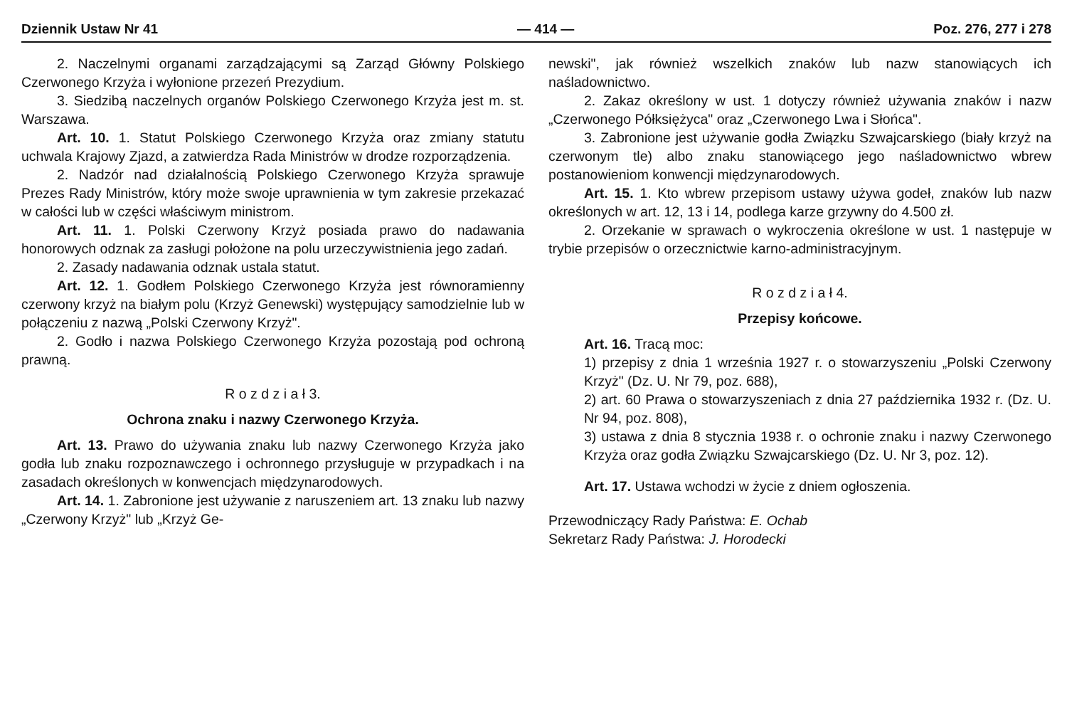Dziennik Ustaw Nr 41 — 414 — Poz. 276, 277 i 278
2. Naczelnymi organami zarządzającymi są Zarząd Główny Polskiego Czerwonego Krzyża i wyłonione przezeń Prezydium.
3. Siedzibą naczelnych organów Polskiego Czerwonego Krzyża jest m. st. Warszawa.
Art. 10. 1. Statut Polskiego Czerwonego Krzyża oraz zmiany statutu uchwala Krajowy Zjazd, a zatwierdza Rada Ministrów w drodze rozporządzenia.
2. Nadzór nad działalnością Polskiego Czerwonego Krzyża sprawuje Prezes Rady Ministrów, który może swoje uprawnienia w tym zakresie przekazać w całości lub w części właściwym ministrom.
Art. 11. 1. Polski Czerwony Krzyż posiada prawo do nadawania honorowych odznak za zasługi położone na polu urzeczywistnienia jego zadań.
2. Zasady nadawania odznak ustala statut.
Art. 12. 1. Godłem Polskiego Czerwonego Krzyża jest równoramienny czerwony krzyż na białym polu (Krzyż Genewski) występujący samodzielnie lub w połączeniu z nazwą „Polski Czerwony Krzyż".
2. Godło i nazwa Polskiego Czerwonego Krzyża pozostają pod ochroną prawną.
R o z d z i a ł 3.
Ochrona znaku i nazwy Czerwonego Krzyża.
Art. 13. Prawo do używania znaku lub nazwy Czerwonego Krzyża jako godła lub znaku rozpoznawczego i ochronnego przysługuje w przypadkach i na zasadach określonych w konwencjach międzynarodowych.
Art. 14. 1. Zabronione jest używanie z naruszeniem art. 13 znaku lub nazwy „Czerwony Krzyż" lub „Krzyż Ge-
newski", jak również wszelkich znaków lub nazw stanowiących ich naśladownictwo.
2. Zakaz określony w ust. 1 dotyczy również używania znaków i nazw „Czerwonego Półksiężyca" oraz „Czerwonego Lwa i Słońca".
3. Zabronione jest używanie godła Związku Szwajcarskiego (biały krzyż na czerwonym tle) albo znaku stanowiącego jego naśladownictwo wbrew postanowieniom konwencji międzynarodowych.
Art. 15. 1. Kto wbrew przepisom ustawy używa godeł, znaków lub nazw określonych w art. 12, 13 i 14, podlega karze grzywny do 4.500 zł.
2. Orzekanie w sprawach o wykroczenia określone w ust. 1 następuje w trybie przepisów o orzecznictwie karno-administracyjnym.
R o z d z i a ł 4.
Przepisy końcowe.
Art. 16. Tracą moc:
1) przepisy z dnia 1 września 1927 r. o stowarzyszeniu „Polski Czerwony Krzyż" (Dz. U. Nr 79, poz. 688),
2) art. 60 Prawa o stowarzyszeniach z dnia 27 października 1932 r. (Dz. U. Nr 94, poz. 808),
3) ustawa z dnia 8 stycznia 1938 r. o ochronie znaku i nazwy Czerwonego Krzyża oraz godła Związku Szwajcarskiego (Dz. U. Nr 3, poz. 12).
Art. 17. Ustawa wchodzi w życie z dniem ogłoszenia.
Przewodniczący Rady Państwa: E. Ochab
Sekretarz Rady Państwa: J. Horodecki